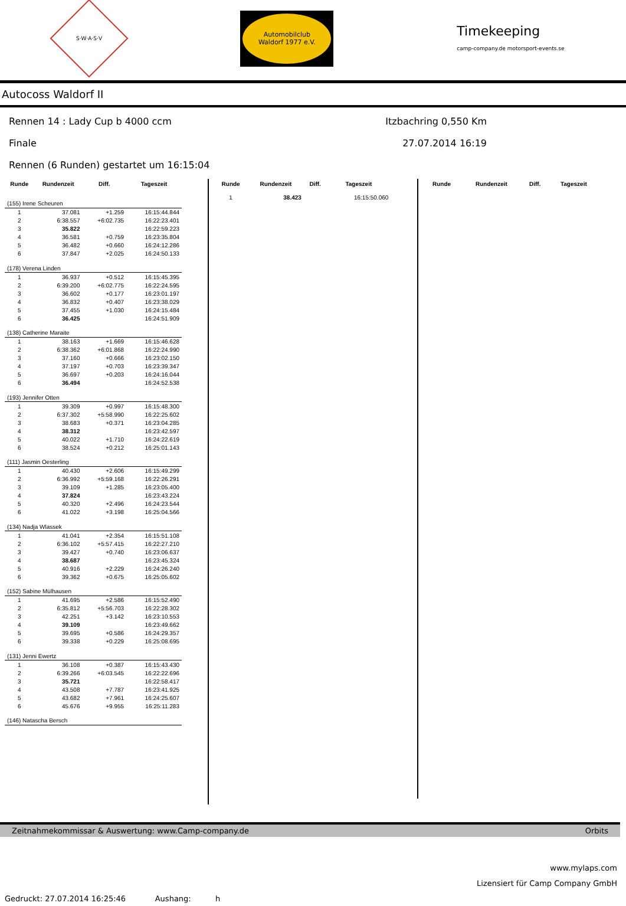S·W·A·S·V
Automobilclub
Waldorf 1977 e.V.
Timekeeping
camp-company.de motorsport-events.se
Autocoss Waldorf II
Rennen 14 : Lady Cup b 4000 ccm Itzbachring 0,550 Km
Finale 27.07.2014 16:19
Rennen (6 Runden) gestartet um 16:15:04
| Runde | Rundenzeit | Diff. | Tageszeit |
| --- | --- | --- | --- |
| (155) Irene Scheuren | | | |
| 1 | 37.081 | +1.259 | 16:15:44.844 |
| 2 | 6:38.557 | +6:02.735 | 16:22:23.401 |
| 3 | 35.822 | | 16:22:59.223 |
| 4 | 36.581 | +0.759 | 16:23:35.804 |
| 5 | 36.482 | +0.660 | 16:24:12.286 |
| 6 | 37.847 | +2.025 | 16:24:50.133 |
| (178) Verena Linden | | | |
| 1 | 36.937 | +0.512 | 16:15:45.395 |
| 2 | 6:39.200 | +6:02.775 | 16:22:24.595 |
| 3 | 36.602 | +0.177 | 16:23:01.197 |
| 4 | 36.832 | +0.407 | 16:23:38.029 |
| 5 | 37.455 | +1.030 | 16:24:15.484 |
| 6 | 36.425 | | 16:24:51.909 |
| (138) Catherine Maraite | | | |
| 1 | 38.163 | +1.669 | 16:15:46.628 |
| 2 | 6:38.362 | +6:01.868 | 16:22:24.990 |
| 3 | 37.160 | +0.666 | 16:23:02.150 |
| 4 | 37.197 | +0.703 | 16:23:39.347 |
| 5 | 36.697 | +0.203 | 16:24:16.044 |
| 6 | 36.494 | | 16:24:52.538 |
| (193) Jennifer Otten | | | |
| 1 | 39.309 | +0.997 | 16:15:48.300 |
| 2 | 6:37.302 | +5:58.990 | 16:22:25.602 |
| 3 | 38.683 | +0.371 | 16:23:04.285 |
| 4 | 38.312 | | 16:23:42.597 |
| 5 | 40.022 | +1.710 | 16:24:22.619 |
| 6 | 38.524 | +0.212 | 16:25:01.143 |
| (111) Jasmin Oesterling | | | |
| 1 | 40.430 | +2.606 | 16:15:49.299 |
| 2 | 6:36.992 | +5:59.168 | 16:22:26.291 |
| 3 | 39.109 | +1.285 | 16:23:05.400 |
| 4 | 37.824 | | 16:23:43.224 |
| 5 | 40.320 | +2.496 | 16:24:23.544 |
| 6 | 41.022 | +3.198 | 16:25:04.566 |
| (134) Nadja Wlassek | | | |
| 1 | 41.041 | +2.354 | 16:15:51.108 |
| 2 | 6:36.102 | +5:57.415 | 16:22:27.210 |
| 3 | 39.427 | +0.740 | 16:23:06.637 |
| 4 | 38.687 | | 16:23:45.324 |
| 5 | 40.916 | +2.229 | 16:24:26.240 |
| 6 | 39.362 | +0.675 | 16:25:05.602 |
| (152) Sabine Mülhausen | | | |
| 1 | 41.695 | +2.586 | 16:15:52.490 |
| 2 | 6:35.812 | +5:56.703 | 16:22:28.302 |
| 3 | 42.251 | +3.142 | 16:23:10.553 |
| 4 | 39.109 | | 16:23:49.662 |
| 5 | 39.695 | +0.586 | 16:24:29.357 |
| 6 | 39.338 | +0.229 | 16:25:08.695 |
| (131) Jenni Ewertz | | | |
| 1 | 36.108 | +0.387 | 16:15:43.430 |
| 2 | 6:39.266 | +6:03.545 | 16:22:22.696 |
| 3 | 35.721 | | 16:22:58.417 |
| 4 | 43.508 | +7.787 | 16:23:41.925 |
| 5 | 43.682 | +7.961 | 16:24:25.607 |
| 6 | 45.676 | +9.955 | 16:25:11.283 |
| (146) Natascha Bersch | | | |
| Runde | Rundenzeit | Diff. | Tageszeit |
| --- | --- | --- | --- |
| 1 | 38.423 | | 16:15:50.060 |
| Runde | Rundenzeit | Diff. | Tageszeit |
| --- | --- | --- | --- |
Zeitnahmekommissar & Auswertung: www.Camp-company.de Orbits
www.mylaps.com
Lizensiert für Camp Company GmbH
Gedruckt: 27.07.2014 16:25:46 Aushang: h